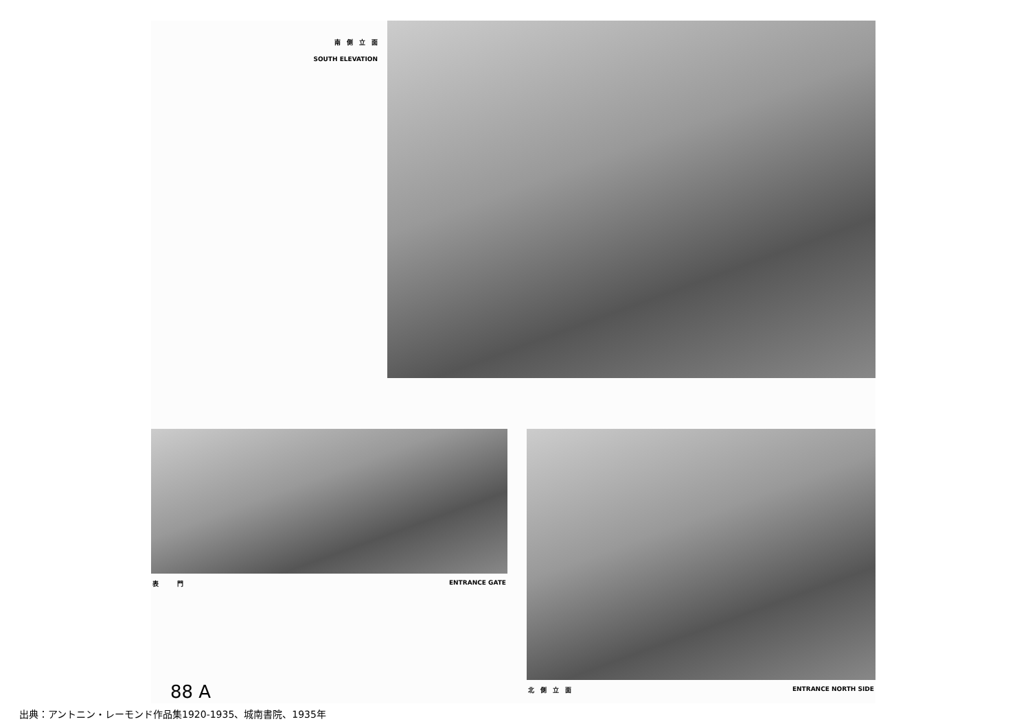南　側　立　面
SOUTH ELEVATION
表　　　門 ENTRANCE GATE
88 A
北　側　立　面 ENTRANCE NORTH SIDE
出典：アントニン・レーモンド作品集1920-1935、城南書院、1935年